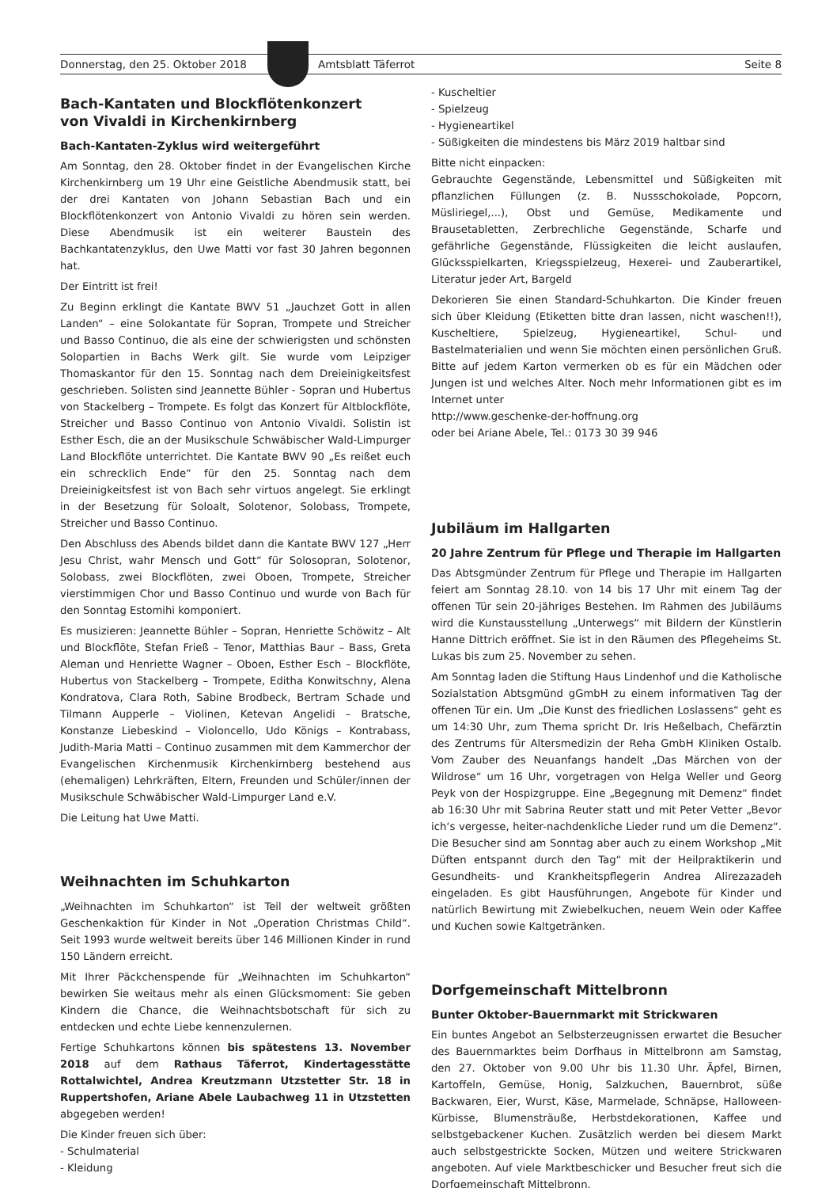Donnerstag, den 25. Oktober 2018 Amtsblatt Täferrot Seite 8
Bach-Kantaten und Blockflötenkonzert
von Vivaldi in Kirchenkirnberg
Bach-Kantaten-Zyklus wird weitergeführt
Am Sonntag, den 28. Oktober findet in der Evangelischen Kirche Kirchenkirnberg um 19 Uhr eine Geistliche Abendmusik statt, bei der drei Kantaten von Johann Sebastian Bach und ein Blockflötenkonzert von Antonio Vivaldi zu hören sein werden. Diese Abendmusik ist ein weiterer Baustein des Bachkantatenzyklus, den Uwe Matti vor fast 30 Jahren begonnen hat.
Der Eintritt ist frei!
Zu Beginn erklingt die Kantate BWV 51 „Jauchzet Gott in allen Landen“ – eine Solokantate für Sopran, Trompete und Streicher und Basso Continuo, die als eine der schwierigsten und schönsten Solopartien in Bachs Werk gilt. Sie wurde vom Leipziger Thomaskantor für den 15. Sonntag nach dem Dreieinigkeitsfest geschrieben. Solisten sind Jeannette Bühler - Sopran und Hubertus von Stackelberg – Trompete. Es folgt das Konzert für Altblockflöte, Streicher und Basso Continuo von Antonio Vivaldi. Solistin ist Esther Esch, die an der Musikschule Schwäbischer Wald-Limpurger Land Blockflöte unterrichtet. Die Kantate BWV 90 „Es reißet euch ein schrecklich Ende“ für den 25. Sonntag nach dem Dreieinigkeitsfest ist von Bach sehr virtuos angelegt. Sie erklingt in der Besetzung für Soloalt, Solotenor, Solobass, Trompete, Streicher und Basso Continuo.
Den Abschluss des Abends bildet dann die Kantate BWV 127 „Herr Jesu Christ, wahr Mensch und Gott“ für Solosopran, Solotenor, Solobass, zwei Blockflöten, zwei Oboen, Trompete, Streicher vierstimmigen Chor und Basso Continuo und wurde von Bach für den Sonntag Estomihi komponiert.
Es musizieren: Jeannette Bühler – Sopran, Henriette Schöwitz – Alt und Blockflöte, Stefan Frieß – Tenor, Matthias Baur – Bass, Greta Aleman und Henriette Wagner – Oboen, Esther Esch – Blockflöte, Hubertus von Stackelberg – Trompete, Editha Konwitschny, Alena Kondratova, Clara Roth, Sabine Brodbeck, Bertram Schade und Tilmann Aupperle – Violinen, Ketevan Angelidi – Bratsche, Konstanze Liebeskind – Violoncello, Udo Königs – Kontrabass, Judith-Maria Matti – Continuo zusammen mit dem Kammerchor der Evangelischen Kirchenmusik Kirchenkirnberg bestehend aus (ehemaligen) Lehrkräften, Eltern, Freunden und Schüler/innen der Musikschule Schwäbischer Wald-Limpurger Land e.V.
Die Leitung hat Uwe Matti.
Weihnachten im Schuhkarton
„Weihnachten im Schuhkarton“ ist Teil der weltweit größten Geschenkaktion für Kinder in Not „Operation Christmas Child“. Seit 1993 wurde weltweit bereits über 146 Millionen Kinder in rund 150 Ländern erreicht.
Mit Ihrer Päckchenspende für „Weihnachten im Schuhkarton“ bewirken Sie weitaus mehr als einen Glücksmoment: Sie geben Kindern die Chance, die Weihnachtsbotschaft für sich zu entdecken und echte Liebe kennenzulernen.
Fertige Schuhkartons können bis spätestens 13. November 2018 auf dem Rathaus Täferrot, Kindertagesstätte Rottalwichtel, Andrea Kreutzmann Utzstetter Str. 18 in Ruppertshofen, Ariane Abele Laubachweg 11 in Utzstetten abgegeben werden!
Die Kinder freuen sich über:
- Schulmaterial
- Kleidung
- Kuscheltier
- Spielzeug
- Hygieneartikel
- Süßigkeiten die mindestens bis März 2019 haltbar sind
Bitte nicht einpacken:
Gebrauchte Gegenstände, Lebensmittel und Süßigkeiten mit pflanzlichen Füllungen (z. B. Nussschokolade, Popcorn, Müsliriegel,...), Obst und Gemüse, Medikamente und Brausetabletten, Zerbrechliche Gegenstände, Scharfe und gefährliche Gegenstände, Flüssigkeiten die leicht auslaufen, Glücksspielkarten, Kriegsspielzeug, Hexerei- und Zauberartikel, Literatur jeder Art, Bargeld
Dekorieren Sie einen Standard-Schuhkarton. Die Kinder freuen sich über Kleidung (Etiketten bitte dran lassen, nicht waschen!!), Kuscheltiere, Spielzeug, Hygieneartikel, Schul- und Bastelmaterialien und wenn Sie möchten einen persönlichen Gruß. Bitte auf jedem Karton vermerken ob es für ein Mädchen oder Jungen ist und welches Alter. Noch mehr Informationen gibt es im Internet unter
http://www.geschenke-der-hoffnung.org
oder bei Ariane Abele, Tel.: 0173 30 39 946
Jubiläum im Hallgarten
20 Jahre Zentrum für Pflege und Therapie im Hallgarten
Das Abtsgmünder Zentrum für Pflege und Therapie im Hallgarten feiert am Sonntag 28.10. von 14 bis 17 Uhr mit einem Tag der offenen Tür sein 20-jähriges Bestehen. Im Rahmen des Jubiläums wird die Kunstausstellung „Unterwegs“ mit Bildern der Künstlerin Hanne Dittrich eröffnet. Sie ist in den Räumen des Pflegeheims St. Lukas bis zum 25. November zu sehen.
Am Sonntag laden die Stiftung Haus Lindenhof und die Katholische Sozialstation Abtsgmünd gGmbH zu einem informativen Tag der offenen Tür ein. Um „Die Kunst des friedlichen Loslassens“ geht es um 14:30 Uhr, zum Thema spricht Dr. Iris Heßelbach, Chefärztin des Zentrums für Altersmedizin der Reha GmbH Kliniken Ostalb. Vom Zauber des Neuanfangs handelt „Das Märchen von der Wildrose“ um 16 Uhr, vorgetragen von Helga Weller und Georg Peyk von der Hospizgruppe. Eine „Begegnung mit Demenz“ findet ab 16:30 Uhr mit Sabrina Reuter statt und mit Peter Vetter „Bevor ich‘s vergesse, heiter-nachdenkliche Lieder rund um die Demenz“. Die Besucher sind am Sonntag aber auch zu einem Workshop „Mit Düften entspannt durch den Tag“ mit der Heilpraktikerin und Gesundheits- und Krankheitspflegerin Andrea Alirezazadeh eingeladen. Es gibt Hausführungen, Angebote für Kinder und natürlich Bewirtung mit Zwiebelkuchen, neuem Wein oder Kaffee und Kuchen sowie Kaltgetränken.
Dorfgemeinschaft Mittelbronn
Bunter Oktober-Bauernmarkt mit Strickwaren
Ein buntes Angebot an Selbsterzeugnissen erwartet die Besucher des Bauernmarktes beim Dorfhaus in Mittelbronn am Samstag, den 27. Oktober von 9.00 Uhr bis 11.30 Uhr. Äpfel, Birnen, Kartoffeln, Gemüse, Honig, Salzkuchen, Bauernbrot, süße Backwaren, Eier, Wurst, Käse, Marmelade, Schnäpse, Halloween-Kürbisse, Blumensträuße, Herbstdekorationen, Kaffee und selbstgebackener Kuchen. Zusätzlich werden bei diesem Markt auch selbstgestrickte Socken, Mützen und weitere Strickwaren angeboten. Auf viele Marktbeschicker und Besucher freut sich die Dorfgemeinschaft Mittelbronn.